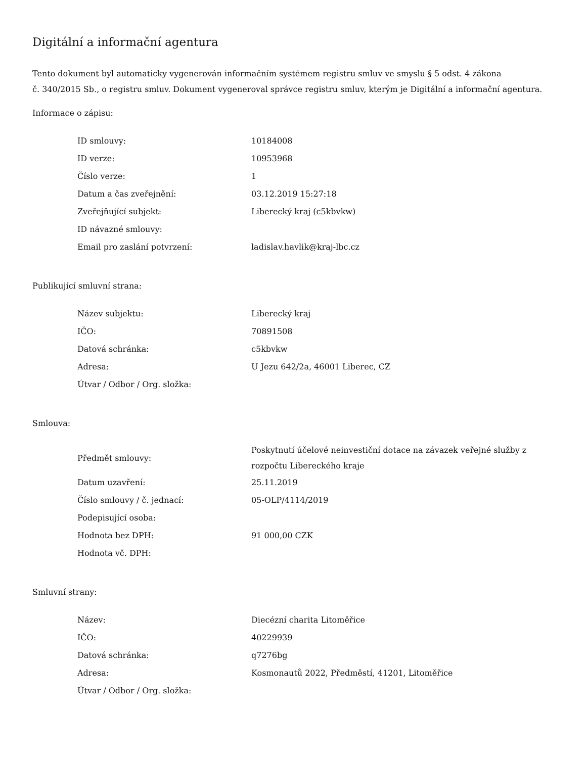Digitální a informační agentura
Tento dokument byl automaticky vygenerován informačním systémem registru smluv ve smyslu § 5 odst. 4 zákona
č. 340/2015 Sb., o registru smluv. Dokument vygeneroval správce registru smluv, kterým je Digitální a informační agentura.
Informace o zápisu:
| ID smlouvy: | 10184008 |
| ID verze: | 10953968 |
| Číslo verze: | 1 |
| Datum a čas zveřejnění: | 03.12.2019 15:27:18 |
| Zveřejňující subjekt: | Liberecký kraj (c5kbvkw) |
| ID návazné smlouvy: | |
| Email pro zaslání potvrzení: | ladislav.havlik@kraj-lbc.cz |
Publikující smluvní strana:
| Název subjektu: | Liberecký kraj |
| IČO: | 70891508 |
| Datová schránka: | c5kbvkw |
| Adresa: | U Jezu 642/2a, 46001 Liberec, CZ |
| Útvar / Odbor / Org. složka: | |
Smlouva:
| Předmět smlouvy: | Poskytnutí účelové neinvestiční dotace na závazek veřejné služby z rozpočtu Libereckého kraje |
| Datum uzavření: | 25.11.2019 |
| Číslo smlouvy / č. jednací: | 05-OLP/4114/2019 |
| Podepisující osoba: | |
| Hodnota bez DPH: | 91 000,00 CZK |
| Hodnota vč. DPH: | |
Smluvní strany:
| Název: | Diecézní charita Litoměřice |
| IČO: | 40229939 |
| Datová schránka: | q7276bg |
| Adresa: | Kosmonautů 2022, Předměstí, 41201, Litoměřice |
| Útvar / Odbor / Org. složka: | |